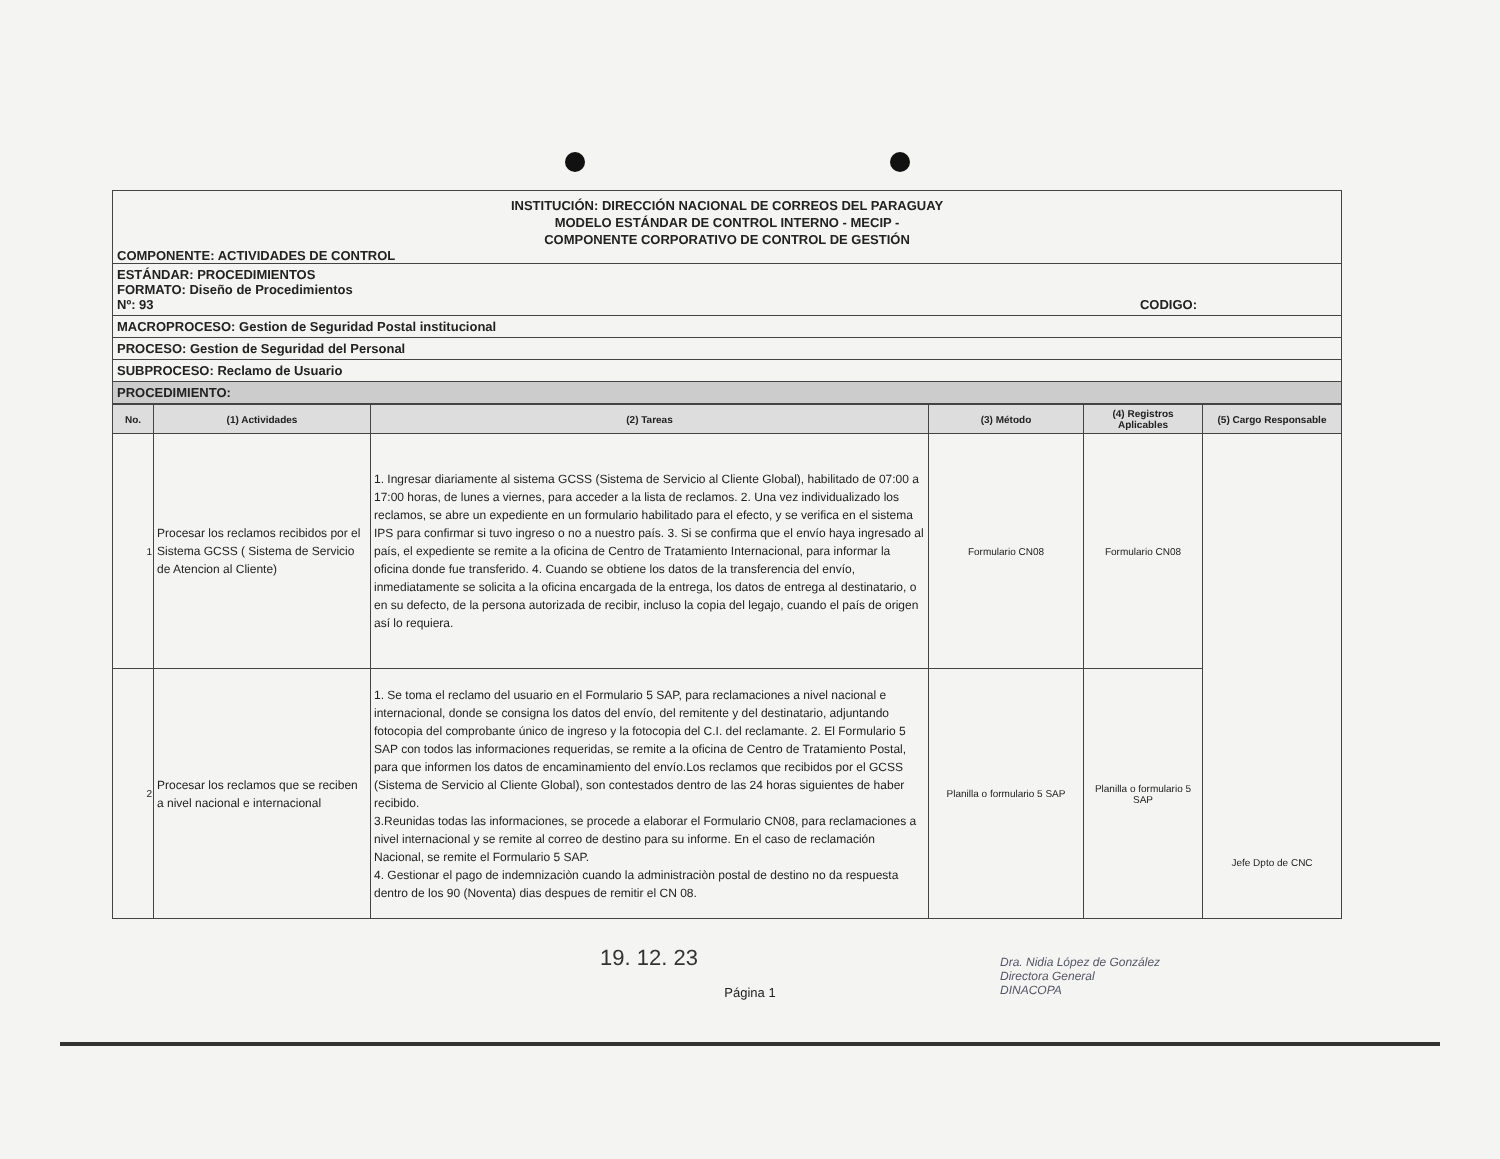INSTITUCIÓN: DIRECCIÓN NACIONAL DE CORREOS DEL PARAGUAY
MODELO ESTÁNDAR DE CONTROL INTERNO - MECIP -
COMPONENTE CORPORATIVO DE CONTROL DE GESTIÓN
COMPONENTE: ACTIVIDADES DE CONTROL
ESTÁNDAR: PROCEDIMIENTOS
FORMATO: Diseño de Procedimientos
Nº: 93 CODIGO:
MACROPROCESO: Gestion de Seguridad Postal institucional
PROCESO: Gestion de Seguridad del Personal
SUBPROCESO: Reclamo de Usuario
PROCEDIMIENTO:
| No. | (1) Actividades | (2) Tareas | (3) Método | (4) Registros Aplicables | (5) Cargo Responsable |
| --- | --- | --- | --- | --- | --- |
| 1 | Procesar los reclamos recibidos por el Sistema GCSS ( Sistema de Servicio de Atencion al Cliente) | 1. Ingresar diariamente al sistema GCSS (Sistema de Servicio al Cliente Global), habilitado de 07:00 a 17:00 horas, de lunes a viernes, para acceder a la lista de reclamos. 2. Una vez individualizado los reclamos, se abre un expediente en un formulario habilitado para el efecto, y se verifica en el sistema IPS para confirmar si tuvo ingreso o no a nuestro país. 3. Si se confirma que el envío haya ingresado al país, el expediente se remite a la oficina de Centro de Tratamiento Internacional, para informar la oficina donde fue transferido. 4. Cuando se obtiene los datos de la transferencia del envío, inmediatamente se solicita a la oficina encargada de la entrega, los datos de entrega al destinatario, o en su defecto, de la persona autorizada de recibir, incluso la copia del legajo, cuando el país de origen así lo requiera. | Formulario CN08 | Formulario CN08 | Jefe Dpto de CNC |
| 2 | Procesar los reclamos que se reciben a nivel nacional e internacional | 1. Se toma el reclamo del usuario en el Formulario 5 SAP, para reclamaciones a nivel nacional e internacional, donde se consigna los datos del envío, del remitente y del destinatario, adjuntando fotocopia del comprobante único de ingreso y la fotocopia del C.I. del reclamante. 2. El Formulario 5 SAP con todos las informaciones requeridas, se remite a la oficina de Centro de Tratamiento Postal, para que informen los datos de encaminamiento del envío.Los reclamos que recibidos por el GCSS (Sistema de Servicio al Cliente Global), son contestados dentro de las 24 horas siguientes de haber recibido. 3.Reunidas todas las informaciones, se procede a elaborar el Formulario CN08, para reclamaciones a nivel internacional y se remite al correo de destino para su informe. En el caso de reclamación Nacional, se remite el Formulario 5 SAP. 4. Gestionar el pago de indemnizaciòn cuando la administraciòn postal de destino no da respuesta dentro de los 90 (Noventa) dias despues de remitir el CN 08. | Planilla o formulario 5 SAP | Planilla o formulario 5 SAP | |
19. 12. 23
Página 1
Dra. Nidia López de González
Directora General
DINACOPA